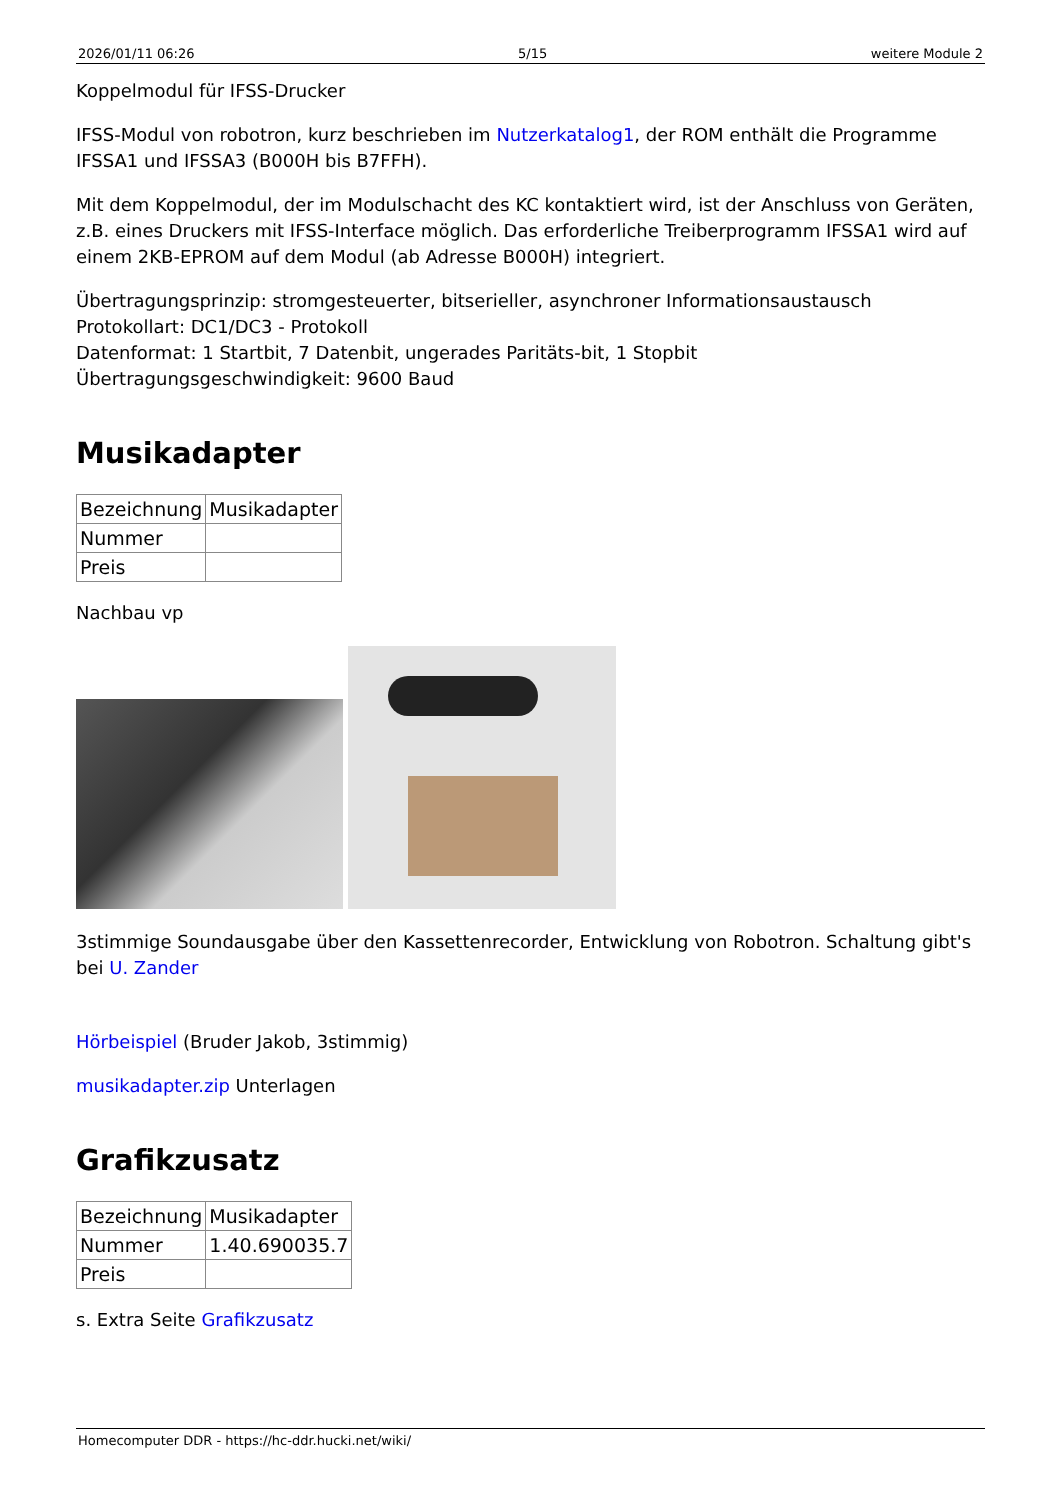2026/01/11 06:26 5/15 weitere Module 2
Koppelmodul für IFSS-Drucker
IFSS-Modul von robotron, kurz beschrieben im Nutzerkatalog1, der ROM enthält die Programme IFSSA1 und IFSSA3 (B000H bis B7FFH).
Mit dem Koppelmodul, der im Modulschacht des KC kontaktiert wird, ist der Anschluss von Geräten, z.B. eines Druckers mit IFSS-Interface möglich. Das erforderliche Treiberprogramm IFSSA1 wird auf einem 2KB-EPROM auf dem Modul (ab Adresse B000H) integriert.
Übertragungsprinzip: stromgesteuerter, bitserieller, asynchroner Informationsaustausch
Protokollart: DC1/DC3 - Protokoll
Datenformat: 1 Startbit, 7 Datenbit, ungerades Paritäts-bit, 1 Stopbit
Übertragungsgeschwindigkeit: 9600 Baud
Musikadapter
| Bezeichnung | Musikadapter |
| Nummer | |
| Preis | |
Nachbau vp
3stimmige Soundausgabe über den Kassettenrecorder, Entwicklung von Robotron. Schaltung gibt's bei U. Zander
Hörbeispiel (Bruder Jakob, 3stimmig)
musikadapter.zip Unterlagen
Grafikzusatz
| Bezeichnung | Musikadapter |
| Nummer | 1.40.690035.7 |
| Preis | |
s. Extra Seite Grafikzusatz
Homecomputer DDR - https://hc-ddr.hucki.net/wiki/